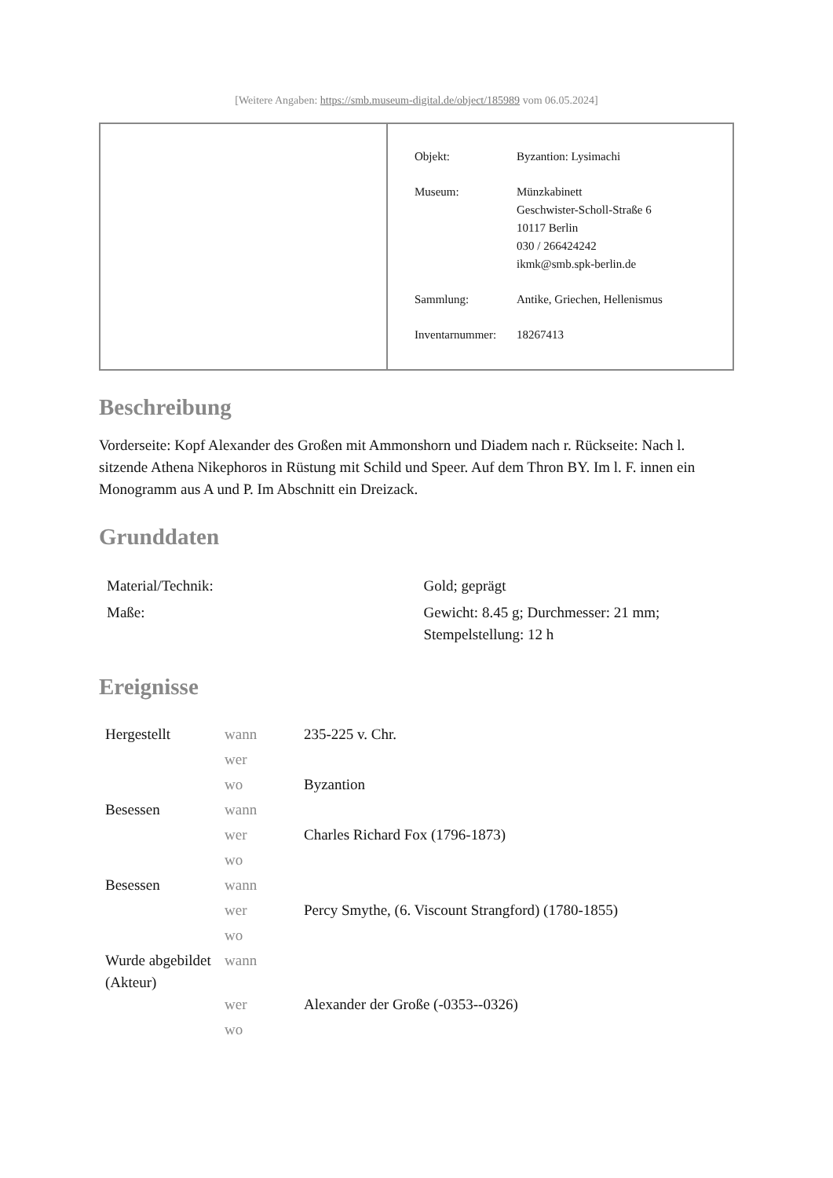[Weitere Angaben: https://smb.museum-digital.de/object/185989 vom 06.05.2024]
| Objekt: | Byzantion: Lysimachi |
| Museum: | Münzkabinett Geschwister-Scholl-Straße 6 10117 Berlin 030 / 266424242 ikmk@smb.spk-berlin.de |
| Sammlung: | Antike, Griechen, Hellenismus |
| Inventarnummer: | 18267413 |
Beschreibung
Vorderseite: Kopf Alexander des Großen mit Ammonshorn und Diadem nach r. Rückseite: Nach l. sitzende Athena Nikephoros in Rüstung mit Schild und Speer. Auf dem Thron BY. Im l. F. innen ein Monogramm aus A und P. Im Abschnitt ein Dreizack.
Grunddaten
| Material/Technik: | Gold; geprägt |
| Maße: | Gewicht: 8.45 g; Durchmesser: 21 mm; Stempelstellung: 12 h |
Ereignisse
| Hergestellt | wann | 235-225 v. Chr. |
| | wer | |
| | wo | Byzantion |
| Besessen | wann | |
| | wer | Charles Richard Fox (1796-1873) |
| | wo | |
| Besessen | wann | |
| | wer | Percy Smythe, (6. Viscount Strangford) (1780-1855) |
| | wo | |
| Wurde abgebildet (Akteur) | wann | |
| | wer | Alexander der Große (-0353--0326) |
| | wo | |